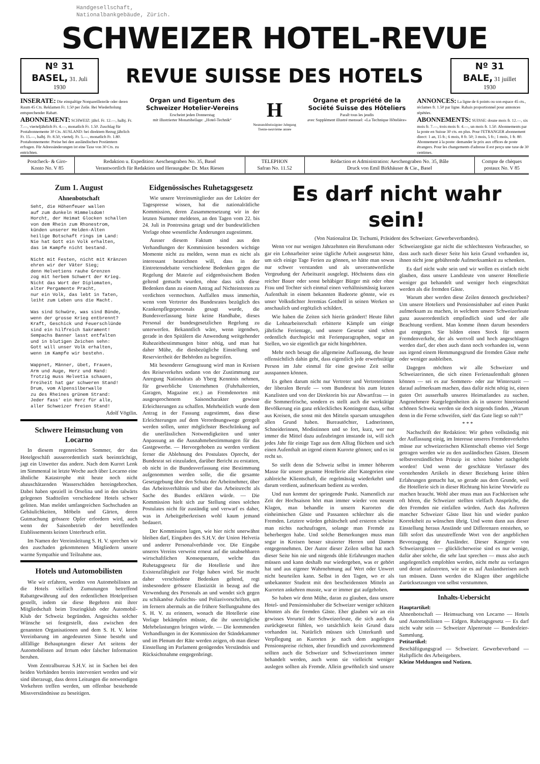Handgesellschaft,
Nationalbankgebäude, Zürich.
SCHWEIZER HOTEL-REVUE
Nº 31
BASEL, 31. Juli 1930
REVUE SUISSE DES HOTELS
Nº 31
BALE, 31 juillet 1930
INSERATE: Die einspaltige Nonpareillezeile oder deren Raum 45 Cts. Reklamen Fr. 1.50 per Zeile. Bei Wiederholung entsprechender Rabatt.
ABONNEMENT: SCHWEIZ: jährl. Fr. 12.—, halbj. Fr. 7.—, vierteljährlich Fr. 4.—, monatlich Fr. 1.50. Zuschlag für Postabonnemente 30 Cts. AUSLAND: bei direktem Bezug jährlich Fr. 15.—, halbj. Fr. 8.50, viertelj. Fr. 5.—, monatlich Fr. 1.80. Postabonnemente: Preise bei den ausländischen Postämtern erfragen. Für Adressänderungen ist eine Taxe von 30 Cts. zu entrichten.
Organ und Eigentum des Schweizer Hotelier-Vereins
Erscheint jeden Donnerstag
mit illustrierter Monatsbeilage: „Hotel-Technik“
H
Neununddreissigster Jahrgang
Trente-neuvième année
Organe et propriété de la Société Suisse des Hôteliers
Paraît tous les jeudis
avec Supplément illustré mensuel: «La Technique Hôtelière»
ANNONCES: La ligne de 6 points ou son espace 45 cts., réclames fr. 1.50 par ligne. Rabais proportionnel pour annonces répétées.
ABONNEMENTS: SUISSE: douze mois fr. 12.—, six mois fr. 7.—, trois mois fr. 4.—, un mois fr. 1.50. Abonnements par la poste en Suisse 30 cts. en plus. Pour l'ETRANGER abonnement direct: 1 an, 15 fr.; 6 mois, 8 fr. 50; 3 mois, 5 fr.; 1 mois, 1 fr. 80. Abonnement à la poste: demander le prix aux offices de poste étrangers. Pour les changements d'adresse il est perçu une taxe de 30 centimes.
Postcheck- & Giro-Konto No. V 85
Redaktion u. Expedition: Aeschengraben No. 35, Basel
Verantwortlich für Redaktion und Herausgabe: Dr. Max Riesen
TELEPHON
Safran No. 11.52
Rédaction et Administration: Aeschengraben No. 35, Bâle
Druck von Emil Birkhäuser & Cie., Basel
Compte de chèques postaux No. V 85
Zum 1. August
Ahnenbotschaft
Seht, die Höhenfeuer wallen
auf zum dunkeln Himmelsdom!
Horcht, der Heimat Glocken schallen
von dem Rhein zum Rhonestrom,
künden unserer Helden-Alten
heilige Botschaft rings im Land:
Nie hat Gott ein Volk erhalten,
das im Kampfe nicht bestand.
Nicht mit Festen, nicht mit Kränzen
ehren wir der Väter Sieg;
denn Helvetiens rauhe Grenzen
zog mit herbem Schwert der Krieg.
Nicht das Wort der Diplomaten,
alter Pergamente Pracht,
nur ein Volk, das lebt in Taten,
leiht zum Leben uns die Macht.
Was sind Schwüre, was sind Bünde,
wenn der grosse Krieg entbrennt?
Kraft, Geschick und Feuerschlünde
sind ein hilfreich Sakrament!
Sempachs Banner lasst entfalten
und in blutigen Zeichen sehn:
Gott will unser Volk erhalten,
wenn im Kampfe wir bestehn.
Wappnet, Männer, übet, Frauen,
Arm und Auge, Herz und Hand:
Trotzig muss Helvetia schauen,
Freiheit hat gar schweren Stand!
Drum, vom Alpensilberwalle
zu des Rheines grünem Strand:
Jeder fass' ein Herz für alle,
aller Schweizer freien Stand!
Adolf Vögtlin.
Schwere Heimsuchung von Locarno
In diesem regenreichen Sommer, der das Hotelgeschäft ausserordentlich stark beeinträchtigt, jagt ein Unwetter das andere. Nach dem Kurort Lenk im Simmental ist letzte Woche auch über Locarno eine ähnliche Katastrophe mit heute noch nicht abzuschätzenden Wasserschäden hereingebrochen. Dabei haben speziell in Orselina und in den talwärts gelegenen Stadtteilen verschiedene Hotels schwer gelitten. Man meldet umfangreichen Sachschaden an Gebäulichkeiten, Möbeln und Gärten, deren Gutmachung grössere Opfer erfordern wird, auch wenn der Saisonbetrieb der betreffenden Etablissements keinen Unterbruch erlitt.
Im Namen der Vereinsleitung S. H. V. sprechen wir den zuschaden gekommenen Mitgliedern unsere warme Sympathie und Teilnahme aus.
Hotels und Automobilisten
Wie wir erfahren, werden von Automobilisten an die Hotels vielfach Zumutungen betreffend Rabattgewährung auf den ordentlichen Hotelpreisen gestellt, indem sie diese Begehren mit ihrer Mitgliedschaft beim Touringklub oder Automobil-Klub der Schweiz begründen. Angesichts solcher Wünsche sei festgestellt, dass zwischen den genannten Organisationen und dem S. H. V. keine Vereinbarung im angedeuteten Sinne besteht und allfällige Behauptungen dieser Art seitens der Automobilisten auf Irrtum oder falscher Information beruhen.
Vom Zentralbureau S.H.V. ist in Sachen bei den beiden Verbänden bereits interveniert worden und wir sind überzeugt, dass deren Leitungen die notwendigen Vorkehren treffen werden, um offenbar bestehende Missverständnisse zu beseitigen.
Eidgenössisches Ruhetagsgesetz
Wie unsere Vereinsmitglieder aus der Lektüre der Tagespresse wissen, hat die nationalrätliche Kommission, deren Zusammensetzung wir in der letzten Nummer meldeten, an den Tagen vom 22. bis 24. Juli in Pontresina getagt und der bundesrätlichen Vorlage ohne wesentliche Änderungen zugestimmt.
Ausser diesem Faktum sind aus den Verhandlungen der Kommission besonders wichtige Momente nicht zu melden, wenn man es nicht als interessant bezeichnen will, dass in der Eintretensdebatte verschiedene Bedenken gegen die Regelung der Materie auf eidgenössischem Boden geltend gemacht wurden, ohne dass sich diese Bedenken dann zu einem Antrag auf Nichteintreten zu verdichten vermochten. Auffallen muss immerhin, wenn vom Vertreter des Bundesrates bezüglich des Krankenpflegepersonals gesagt wurde, die Bundesverfassung biete keine Handhabe, dieses Personal der bundesgesetzlichen Regelung zu unterwerfen. Bekanntlich wäre, wenn irgendwo, gerade in den Spitälern die Anwendung weitgehender Ruhezeitbestimmungen bitter nötig, und man hat daher Mühe, die diesbezügliche Einstellung und Reserviertheit der Behörden zu begreifen.
Mit besonderer Genugtuung wird man in Kreisen des Reiseverkehrs sodann von der Zustimmung zur Anregung Nationalrats ab Yberg Kenntnis nehmen, für gewerbliche Unternehmen (Fuhrhaltereien, Garagen, Magazine etc.) an Fremdenorten mit ausgesprochenem Saisoncharakter gewisse Erleichterungen zu schaffen. Mehrheitlich wurde dem Antrag in der Fassung zugestimmt, dass diese Erleichterungen auf dem Verordnungswege geregelt werden sollen, unter möglichster Beschränkung auf die unerlässlichen Notwendigkeiten und unter Anpassung an die Ausnahmebestimmungen für das Gastgewerbe. — Hervorgehoben zu werden verdient ferner die Ablehnung des Postulates Oprecht, der Bundesrat sei einzuladen, darüber Bericht zu erstatten, ob nicht in die Bundesverfassung eine Bestimmung aufgenommen werden solle, die die gesamte Gesetzgebung über den Schutz der Arbeitnehmer, über das Arbeitsverhältnis und über das Arbeitsrecht als Sache des Bundes erklären würde. — Die Kommission hielt sich zur Stellung eines solchen Postulates nicht für zuständig und verwarf es daher, was in Arbeitgeberkreisen wohl kaum jemand bedauert.
Der Kommission lagen, wie hier nicht unerwähnt bleiben darf, Eingaben des S.H.V. der Union Helvetia und anderer Personalverbände vor. Die Eingabe unseres Vereins verweist erneut auf die unabsehbaren wirtschaftlichen Konsequenzen, welche das Ruhetagsgesetz für die Hotellerie und ihre Existenzfähigkeit zur Folge haben wird. Sie macht daher verschiedene Bedenken geltend, regt insbesondere grössere Elastizität in bezug auf die Verwendung des Personals an und wendet sich gegen zu schikanöse Aufsichts- und Polizeivorschriften, um im fernern abermals an die frühere Stellungnahme des S. H. V. zu erinnern, wonach die Hotellerie eine Vorlage bekämpfen müsste, die ihr unerträgliche Mehrbelastungen bringen würde. — Die kommenden Verhandlungen in der Kommission der Ständekammer und im Plenum der Räte werden zeigen, ob man dieser Einstellung im Parlament genügendes Verständnis und Rücksichtnahme entgegenbringt.
Es darf nicht wahr sein!
(Von Nationalrat Dr. Tschumi, Präsident des Schweizer. Gewerbeverbandes).
Wenn vor nur wenigen Jahrzehnten ein Berufsmann oder gar ein Lohnarbeiter seine tägliche Arbeit ausgesetzt hätte, um sich einige Tage Ferien zu gönnen, so hätte man sowas nur schwer verstanden und als unverantwortliche Vergeudung der Arbeitszeit ausgelegt. Höchstens dass ein reicher Bauer oder sonst behäbiger Bürger mit oder ohne Frau und Tochter sich einmal einen verhältnismässig kurzen Aufenthalt in einem bekannten Badeorte gönnte, wie es unser Volksdichter Jeremias Gotthelf in seinen Werken so anschaulich und ergötzlich schildert.
Wie haben die Zeiten sich hierin geändert! Heute führt die Lohnarbeiterschaft erbitterte Kämpfe um einige jährliche Ferientage, und unsere Gesetze sind schon ordentlich durchspickt mit Ferienparagraphen, sogar an Stellen, wo sie eigentlich gar nicht hingehörten.
Mehr noch besagt die allgemeine Auffassung, die heute offensichtlich dahin geht, dass eigentlich jede erwerbstätige Person im Jahr einmal für eine gewisse Zeit sollte ausspannen können.
Es gehen darum nicht nur Vertreter und Vertreterinnen der liberalen Berufe — vom Bundesrat bis zum letzten Kanzlisten und von der Direktorin bis zur Abwartfrau — in die Sommerfrische, sondern es stellt auch die werktätige Bevölkerung ein ganz erkleckliches Kontingent dazu, selbst aus Kreisen, die sonst mit den Mitteln sparsam umzugehen allen Grund haben. Bureautöchter, Ladnerinnen, Schneiderinnen, Modistinnen und so fort, kurz, wer nur immer die Mittel dazu aufzubringen imstande ist, will sich jedes Jahr für einige Tage aus dem Alltag flüchten und sich einen Aufenthalt an irgend einem Kurorte gönnen; und es ist recht so.
So stellt denn die Schweiz selbst in immer höherem Masse für unsere gesamte Hotellerie aller Kategorien eine zahlreiche Klientschaft, die regelmässig wiederkehrt und darum verdient, aufmerksam bedient zu werden.
Und nun kommt der springende Punkt. Namentlich zur Zeit der Hochsaison hört man immer wieder von neuem Klagen, man behandle in unsern Kurorten die einheimischen Gäste und Passanten schlechter als die Fremden. Letztere würden gehätschelt und ersteren scheine man nichts nachzufragen, solange man Fremde zu beherbergen habe. Und solche Bemerkungen muss man sogar in Kreisen besser situierter Herren und Damen entgegennehmen. Der Autor dieser Zeilen selbst hat nach dieser Seite hin nie und nirgends üble Erfahrungen machen müssen und kann deshalb nur wiedergeben, was er gehört hat und aus eigener Wahrnehmung auf Wert oder Unwert nicht beurteilen kann. Selbst in den Tagen, wo er als unbekannter Student mit den bescheidensten Mitteln an Kurorten ankehren musste, war er immer gut aufgehoben.
So haben wir denn Mühe, daran zu glauben, dass unsere Hotel- und Pensionsinhaber die Schweizer weniger schätzen könnten als die fremden Gäste. Eher glauben wir an ein gewisses Vorurteil der Schweizerleute, die sich auch da zurückgesetzt fühlen, wo tatsächlich kein Grund dazu vorhanden ist. Natürlich müssen sich Unterkunft und Verpflegung an Kurorten je nach dem angelegten Pensionspreise richten, aber freundlich und zuvorkommend sollten auch die Schweizer und Schweizerinnen immer behandelt werden, auch wenn sie vielleicht weniger auslegen sollten als Fremde. Allein gewöhnlich sind unsere Schweizergäste gar nicht die schlechtesten Verbraucher, so dass auch nach dieser Seite hin kein Grund vorhanden ist, ihnen nicht jene gebührende Aufmerksamkeit zu schenken.
Es darf nicht wahr sein und wir wollen es einfach nicht glauben, dass unsere Landsleute von unserer Hotellerie weniger gut behandelt und weniger hoch eingeschätzt werden als die fremden Gäste.
Warum aber werden diese Zeilen dennoch geschrieben? Um unsere Hoteliers und Pensionsinhaber auf einen Punkt aufmerksam zu machen, in welchem unsere Schweizerleute ganz ausserordentlich empfindlich sind und der alle Beachtung verdient. Man komme ihnen darum besonders gut entgegen. Sie bilden einen Stock für unsern Fremdenverkehr, der als wertvoll und hoch angeschlagen werden darf, der eben auch dann noch vorhanden ist, wenn aus irgend einem Hemmungsgrund die fremden Gäste mehr oder weniger ausbleiben.
Dagegen möchten wir alle Schweizer und Schweizerinnen, die sich einen Ferienaufenthalt gönnen können — sei es zur Sommers- oder zur Winterszeit — darauf aufmerksam machen, dass dafür nicht nötig ist, einen guten Ort ausserhalb unseres Heimatlandes zu suchen. Angenehmere Kurgelegenheiten als in unserer hinreissend schönen Schweiz werden sie doch nirgends finden. „Warum denn in die Ferne schweifen, sieh' das Gute liegt so nah'!“
* * *
Nachschrift der Redaktion: Wir gehen vollständig mit der Auffassung einig, im Interesse unseres Fremdenverkehrs müsse zur schweizerischen Klientschaft ebenso viel Sorge getragen werden wie zu den ausländischen Gästen. Diesem selbstverständlichen Prinzip ist schon bisher nachgelebt worden! Und wenn der geschätzte Verfasser des vorstehenden Artikels in dieser Beziehung keine üblen Erfahrungen gemacht hat, so gerade aus dem Grunde, weil die Hotellerie sich in dieser Richtung hin keine Vorwürfe zu machen braucht. Wohl aber muss man aus Fachkreisen sehr oft hören, die Schweizer stellten vielfach Ansprüche, die den Fremden nie einfallen würden. Auch das Auftreten mancher Schweizer Gäste lässt hin und wieder punkto Korrektheit zu wünschen übrig. Und wenn dann aus dieser Einstellung heraus Anstände und Differenzen entstehen, so fällt sofort das unzutreffende Wort von der angeblichen Bevorzugung der Ausländer. Dieser Kategorie von Schweizergästen — glücklicherweise sind es nur wenige, dafür aber solche, die sehr laut sprechen — muss also auch angelegentlich empfohlen werden, nicht mehr zu verlangen und derart aufzutreten, wie sie es auf Auslandsreisen auch tun müssen. Dann werden die Klagen über angebliche Zurücksetzungen von selbst verstummen.
Inhalts-Uebersicht
Hauptartikel:
Ahnenbotschaft — Heimsuchung von Locarno — Hotels und Automobilisten — Eidgen. Ruhetagsgesetz — Es darf nicht wahr sein — Schweizer Alpenroute — Bundesfeier-Sammlung.
Petitartikel:
Beschäftigungsgrad — Schweizer. Gewerbeverband — Haftpflicht des Arbeitgebers.
Kleine Meldungen und Notizen.